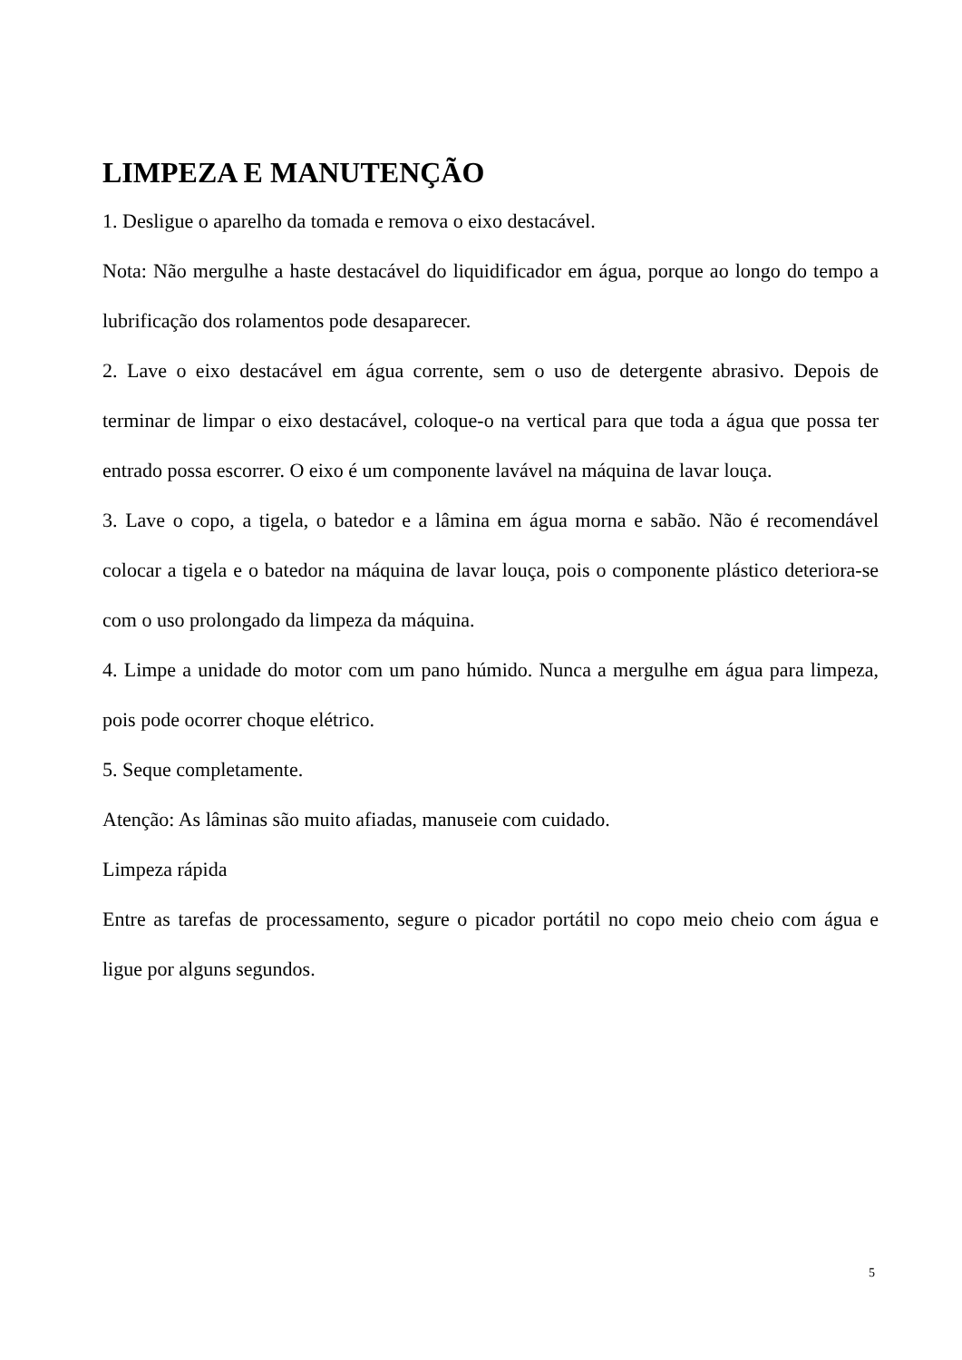LIMPEZA E MANUTENÇÃO
1. Desligue o aparelho da tomada e remova o eixo destacável.
Nota: Não mergulhe a haste destacável do liquidificador em água, porque ao longo do tempo a lubrificação dos rolamentos pode desaparecer.
2. Lave o eixo destacável em água corrente, sem o uso de detergente abrasivo. Depois de terminar de limpar o eixo destacável, coloque-o na vertical para que toda a água que possa ter entrado possa escorrer. O eixo é um componente lavável na máquina de lavar louça.
3. Lave o copo, a tigela, o batedor e a lâmina em água morna e sabão. Não é recomendável colocar a tigela e o batedor na máquina de lavar louça, pois o componente plástico deteriora-se com o uso prolongado da limpeza da máquina.
4. Limpe a unidade do motor com um pano húmido. Nunca a mergulhe em água para limpeza, pois pode ocorrer choque elétrico.
5. Seque completamente.
Atenção: As lâminas são muito afiadas, manuseie com cuidado.
Limpeza rápida
Entre as tarefas de processamento, segure o picador portátil no copo meio cheio com água e ligue por alguns segundos.
5